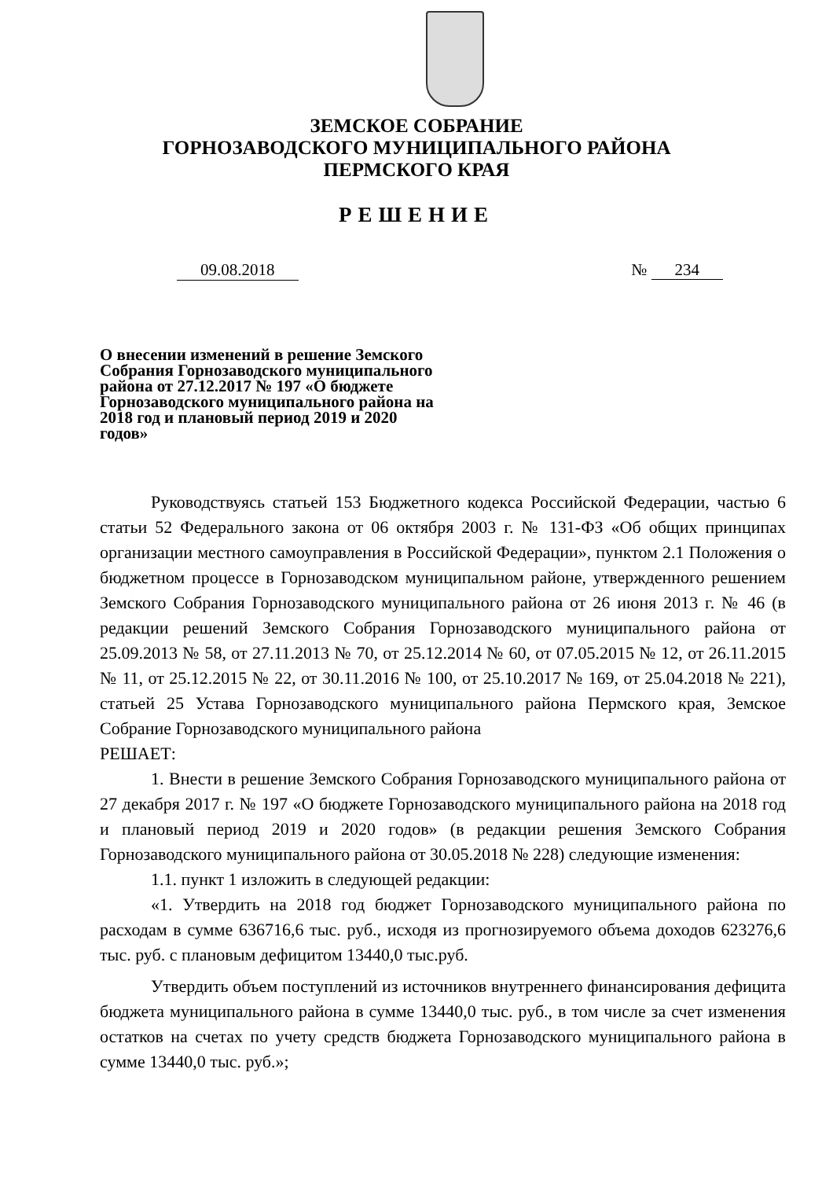ЗЕМСКОЕ СОБРАНИЕ
ГОРНОЗАВОДСКОГО МУНИЦИПАЛЬНОГО РАЙОНА
ПЕРМСКОГО КРАЯ
РЕШЕНИЕ
09.08.2018 № 234
О внесении изменений в решение Земского Собрания Горнозаводского муниципального района от 27.12.2017 № 197 «О бюджете Горнозаводского муниципального района на 2018 год и плановый период 2019 и 2020 годов»
Руководствуясь статьей 153 Бюджетного кодекса Российской Федерации, частью 6 статьи 52 Федерального закона от 06 октября 2003 г. № 131-ФЗ «Об общих принципах организации местного самоуправления в Российской Федерации», пунктом 2.1 Положения о бюджетном процессе в Горнозаводском муниципальном районе, утвержденного решением Земского Собрания Горнозаводского муниципального района от 26 июня 2013 г. № 46 (в редакции решений Земского Собрания Горнозаводского муниципального района от 25.09.2013 № 58, от 27.11.2013 № 70, от 25.12.2014 № 60, от 07.05.2015 № 12, от 26.11.2015 № 11, от 25.12.2015 № 22, от 30.11.2016 № 100, от 25.10.2017 № 169, от 25.04.2018 № 221), статьей 25 Устава Горнозаводского муниципального района Пермского края, Земское Собрание Горнозаводского муниципального района
РЕШАЕТ:
1. Внести в решение Земского Собрания Горнозаводского муниципального района от 27 декабря 2017 г. № 197 «О бюджете Горнозаводского муниципального района на 2018 год и плановый период 2019 и 2020 годов» (в редакции решения Земского Собрания Горнозаводского муниципального района от 30.05.2018 № 228) следующие изменения:
1.1. пункт 1 изложить в следующей редакции:
«1. Утвердить на 2018 год бюджет Горнозаводского муниципального района по расходам в сумме 636716,6 тыс. руб., исходя из прогнозируемого объема доходов 623276,6 тыс. руб. с плановым дефицитом 13440,0 тыс.руб.
Утвердить объем поступлений из источников внутреннего финансирования дефицита бюджета муниципального района в сумме 13440,0 тыс. руб., в том числе за счет изменения остатков на счетах по учету средств бюджета Горнозаводского муниципального района в сумме 13440,0 тыс. руб.»;